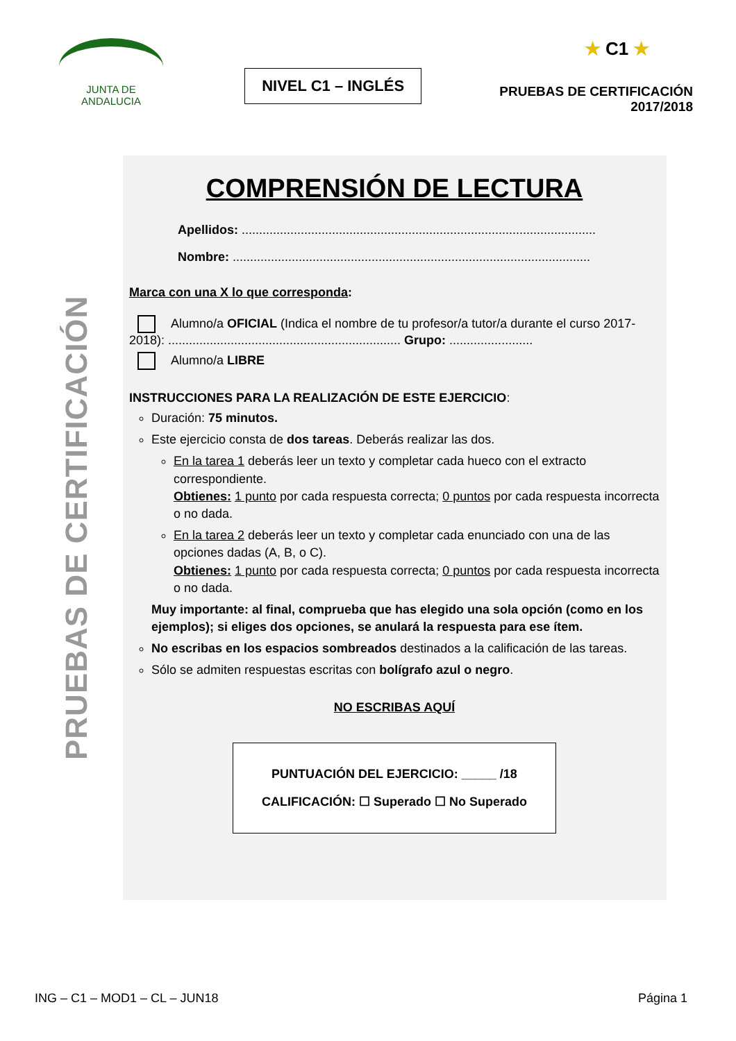JUNTA DE ANDALUCIA
NIVEL C1 – INGLÉS
★ C1 ★
PRUEBAS DE CERTIFICACIÓN
2017/2018
PRUEBAS DE CERTIFICACIÓN
COMPRENSIÓN DE LECTURA
Apellidos: ......................................................................................................
Nombre: .......................................................................................................
Marca con una X lo que corresponda:
Alumno/a OFICIAL (Indica el nombre de tu profesor/a tutor/a durante el curso 2017-2018): ................................................................... Grupo: ........................
Alumno/a LIBRE
INSTRUCCIONES PARA LA REALIZACIÓN DE ESTE EJERCICIO:
Duración: 75 minutos.
Este ejercicio consta de dos tareas. Deberás realizar las dos.
En la tarea 1 deberás leer un texto y completar cada hueco con el extracto correspondiente.
Obtienes: 1 punto por cada respuesta correcta; 0 puntos por cada respuesta incorrecta o no dada.
En la tarea 2 deberás leer un texto y completar cada enunciado con una de las opciones dadas (A, B, o C).
Obtienes: 1 punto por cada respuesta correcta; 0 puntos por cada respuesta incorrecta o no dada.
Muy importante: al final, comprueba que has elegido una sola opción (como en los ejemplos); si eliges dos opciones, se anulará la respuesta para ese ítem.
No escribas en los espacios sombreados destinados a la calificación de las tareas.
Sólo se admiten respuestas escritas con bolígrafo azul o negro.
NO ESCRIBAS AQUÍ
PUNTUACIÓN DEL EJERCICIO: _____ /18
CALIFICACIÓN: ☐ Superado ☐ No Superado
ING – C1 – MOD1 – CL – JUN18 Página 1